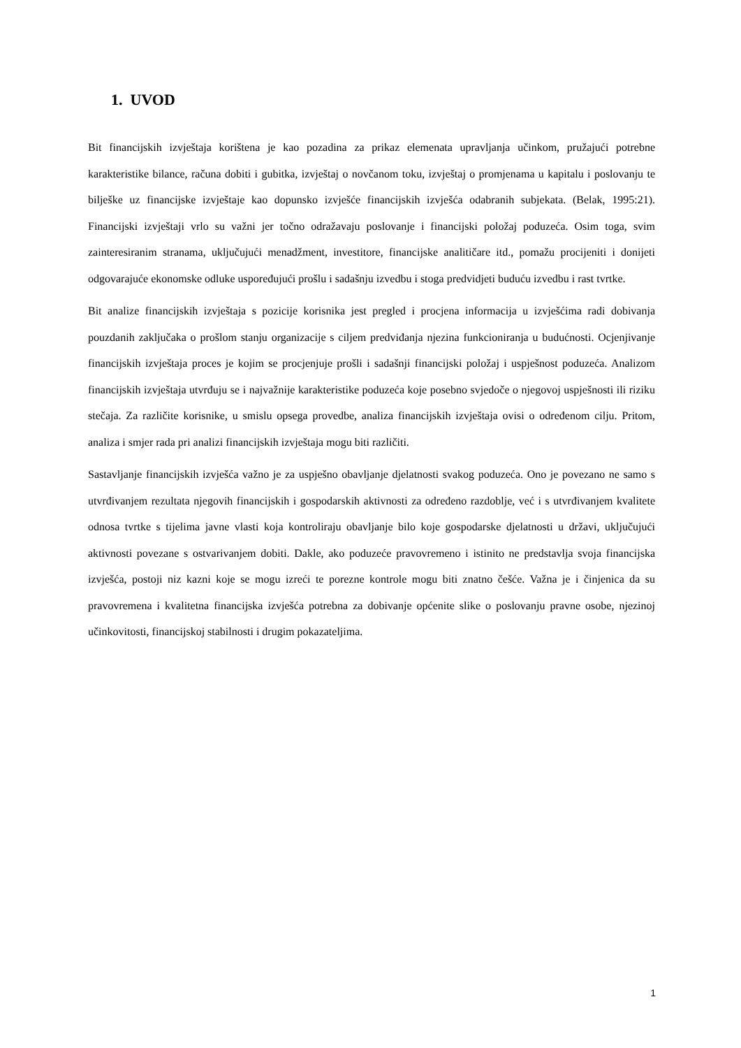1. UVOD
Bit financijskih izvještaja korištena je kao pozadina za prikaz elemenata upravljanja učinkom, pružajući potrebne karakteristike bilance, računa dobiti i gubitka, izvještaj o novčanom toku, izvještaj o promjenama u kapitalu i poslovanju te bilješke uz financijske izvještaje kao dopunsko izvješće financijskih izvješća odabranih subjekata. (Belak, 1995:21). Financijski izvještaji vrlo su važni jer točno odražavaju poslovanje i financijski položaj poduzeća. Osim toga, svim zainteresiranim stranama, uključujući menadžment, investitore, financijske analitičare itd., pomažu procijeniti i donijeti odgovarajuće ekonomske odluke uspoređujući prošlu i sadašnju izvedbu i stoga predvidjeti buduću izvedbu i rast tvrtke.
Bit analize financijskih izvještaja s pozicije korisnika jest pregled i procjena informacija u izvješćima radi dobivanja pouzdanih zaključaka o prošlom stanju organizacije s ciljem predviđanja njezina funkcioniranja u budućnosti. Ocjenjivanje financijskih izvještaja proces je kojim se procjenjuje prošli i sadašnji financijski položaj i uspješnost poduzeća. Analizom financijskih izvještaja utvrđuju se i najvažnije karakteristike poduzeća koje posebno svjedoče o njegovoj uspješnosti ili riziku stečaja. Za različite korisnike, u smislu opsega provedbe, analiza financijskih izvještaja ovisi o određenom cilju. Pritom, analiza i smjer rada pri analizi financijskih izvještaja mogu biti različiti.
Sastavljanje financijskih izvješća važno je za uspješno obavljanje djelatnosti svakog poduzeća. Ono je povezano ne samo s utvrđivanjem rezultata njegovih financijskih i gospodarskih aktivnosti za određeno razdoblje, već i s utvrđivanjem kvalitete odnosa tvrtke s tijelima javne vlasti koja kontroliraju obavljanje bilo koje gospodarske djelatnosti u državi, uključujući aktivnosti povezane s ostvarivanjem dobiti. Dakle, ako poduzeće pravovremeno i istinito ne predstavlja svoja financijska izvješća, postoji niz kazni koje se mogu izreći te porezne kontrole mogu biti znatno češće. Važna je i činjenica da su pravovremena i kvalitetna financijska izvješća potrebna za dobivanje općenite slike o poslovanju pravne osobe, njezinoj učinkovitosti, financijskoj stabilnosti i drugim pokazateljima.
1